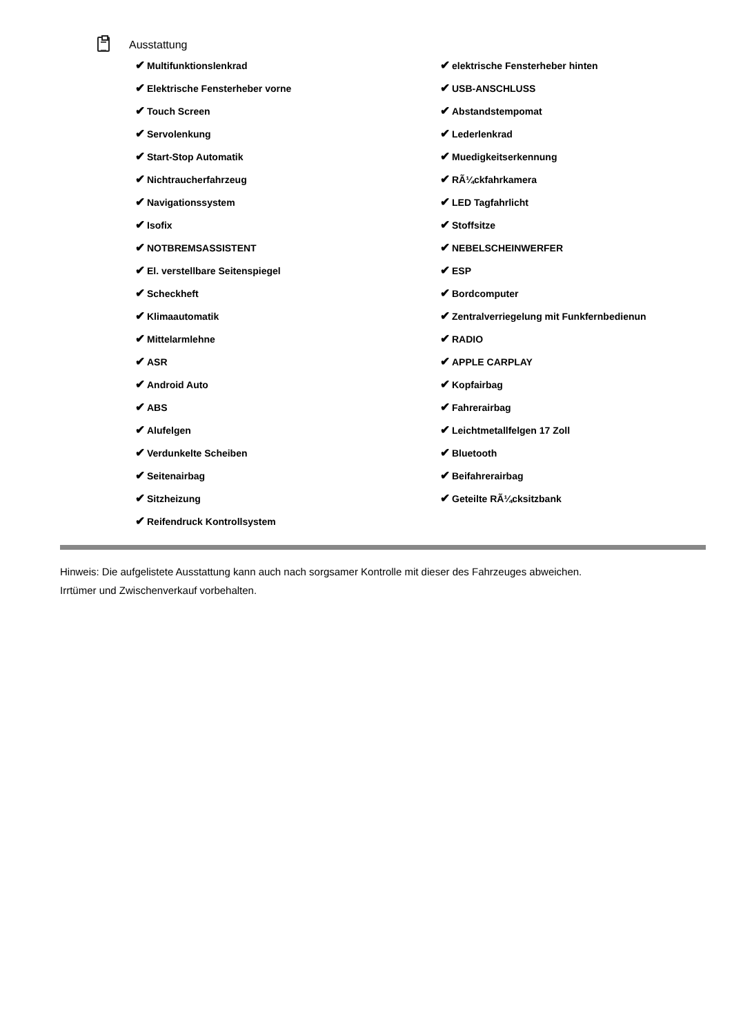Ausstattung
| ✔ Multifunktionslenkrad | ✔ elektrische Fensterheber hinten |
| ✔ Elektrische Fensterheber vorne | ✔ USB-ANSCHLUSS |
| ✔ Touch Screen | ✔ Abstandstempomat |
| ✔ Servolenkung | ✔ Lederlenkrad |
| ✔ Start-Stop Automatik | ✔ Muedigkeitserkennung |
| ✔ Nichtraucherfahrzeug | ✔ RÃ¼ckfahrkamera |
| ✔ Navigationssystem | ✔ LED Tagfahrlicht |
| ✔ Isofix | ✔ Stoffsitze |
| ✔ NOTBREMSASSISTENT | ✔ NEBELSCHEINWERFER |
| ✔ El. verstellbare Seitenspiegel | ✔ ESP |
| ✔ Scheckheft | ✔ Bordcomputer |
| ✔ Klimaautomatik | ✔ Zentralverriegelung mit Funkfernbedienun |
| ✔ Mittelarmlehne | ✔ RADIO |
| ✔ ASR | ✔ APPLE CARPLAY |
| ✔ Android Auto | ✔ Kopfairbag |
| ✔ ABS | ✔ Fahrerairbag |
| ✔ Alufelgen | ✔ Leichtmetallfelgen 17 Zoll |
| ✔ Verdunkelte Scheiben | ✔ Bluetooth |
| ✔ Seitenairbag | ✔ Beifahrerairbag |
| ✔ Sitzheizung | ✔ Geteilte RÃ¼cksitzbank |
| ✔ Reifendruck Kontrollsystem | |
Hinweis: Die aufgelistete Ausstattung kann auch nach sorgsamer Kontrolle mit dieser des Fahrzeuges abweichen. Irrtümer und Zwischenverkauf vorbehalten.